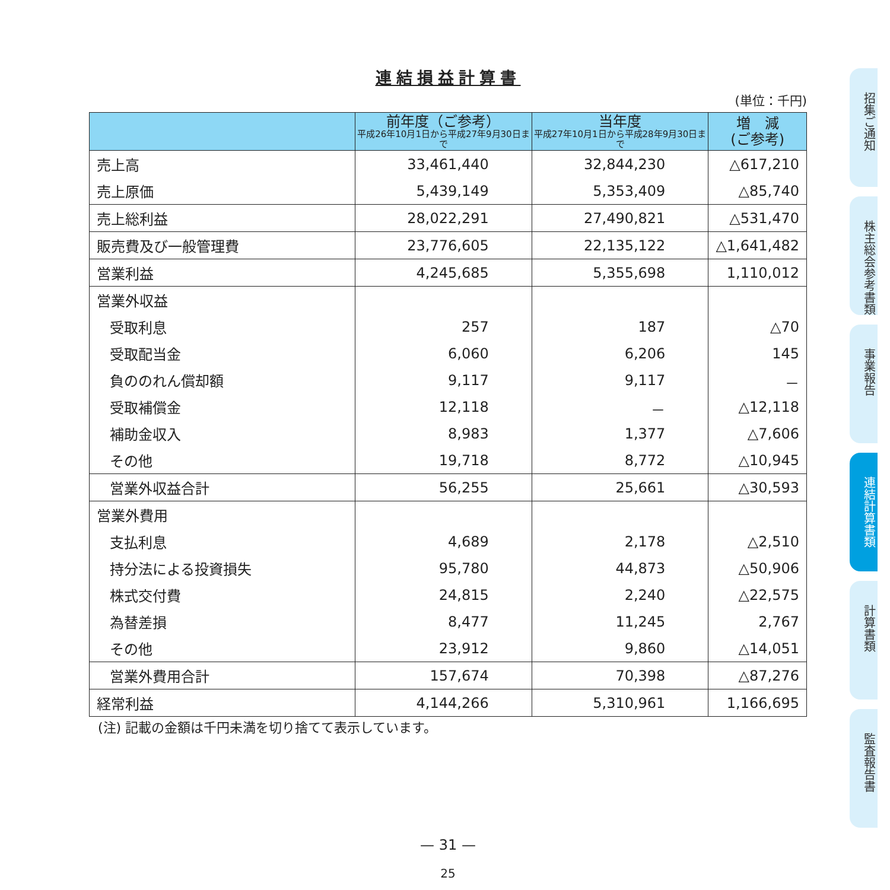連結損益計算書
(単位：千円)
| | 前年度（ご参考） 平成26年10月1日から平成27年9月30日まで | 当年度 平成27年10月1日から平成28年9月30日まで | 増 減 (ご参考) |
| --- | --- | --- | --- |
| 売上高 | 33,461,440 | 32,844,230 | △617,210 |
| 売上原価 | 5,439,149 | 5,353,409 | △85,740 |
| 売上総利益 | 28,022,291 | 27,490,821 | △531,470 |
| 販売費及び一般管理費 | 23,776,605 | 22,135,122 | △1,641,482 |
| 営業利益 | 4,245,685 | 5,355,698 | 1,110,012 |
| 営業外収益 | | | |
| 受取利息 | 257 | 187 | △70 |
| 受取配当金 | 6,060 | 6,206 | 145 |
| 負ののれん償却額 | 9,117 | 9,117 | － |
| 受取補償金 | 12,118 | － | △12,118 |
| 補助金収入 | 8,983 | 1,377 | △7,606 |
| その他 | 19,718 | 8,772 | △10,945 |
| 営業外収益合計 | 56,255 | 25,661 | △30,593 |
| 営業外費用 | | | |
| 支払利息 | 4,689 | 2,178 | △2,510 |
| 持分法による投資損失 | 95,780 | 44,873 | △50,906 |
| 株式交付費 | 24,815 | 2,240 | △22,575 |
| 為替差損 | 8,477 | 11,245 | 2,767 |
| その他 | 23,912 | 9,860 | △14,051 |
| 営業外費用合計 | 157,674 | 70,398 | △87,276 |
| 経常利益 | 4,144,266 | 5,310,961 | 1,166,695 |
(注) 記載の金額は千円未満を切り捨てて表示しています。
— 31 —
25
招集ご通知
株主総会参考書類
事業報告
連結計算書類
計算書類
監査報告書